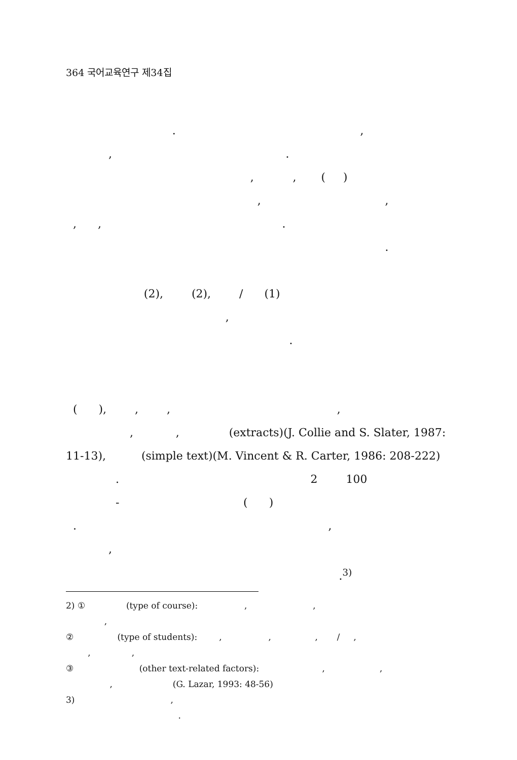364 국어교육연구 제34집
. ,
, .
, , ( )
, ,
, , .
.
(2), (2), / (1)
,
.
( ), , , ,
, , (extracts)(J. Collie and S. Slater, 1987:
11-13), (simple text)(M. Vincent & R. Carter, 1986: 208-222)
. 2 100
- ( )
. ,
,
.<sup>3)</sup>
2) ① (type of course): , ,
,
② (type of students): , , , / ,
, ,
③ (other text-related factors): , ,
, (G. Lazar, 1993: 48-56)
3) ,
.